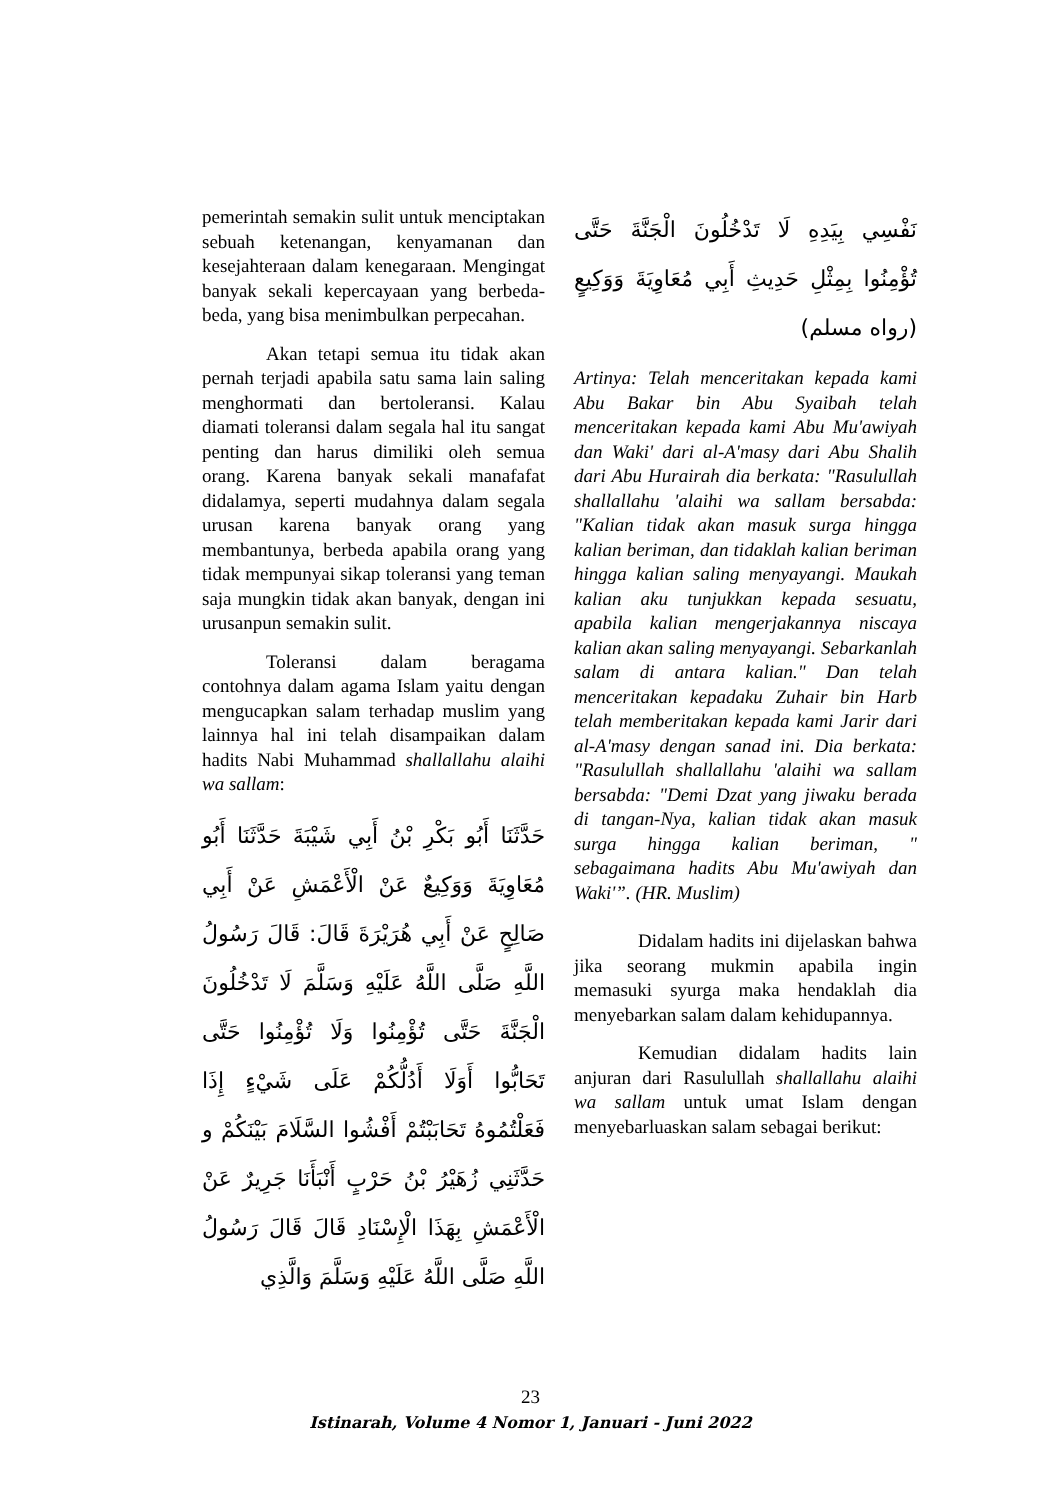pemerintah semakin sulit untuk menciptakan sebuah ketenangan, kenyamanan dan kesejahteraan dalam kenegaraan. Mengingat banyak sekali kepercayaan yang berbeda-beda, yang bisa menimbulkan perpecahan.
Akan tetapi semua itu tidak akan pernah terjadi apabila satu sama lain saling menghormati dan bertoleransi. Kalau diamati toleransi dalam segala hal itu sangat penting dan harus dimiliki oleh semua orang. Karena banyak sekali manafafat didalamya, seperti mudahnya dalam segala urusan karena banyak orang yang membantunya, berbeda apabila orang yang tidak mempunyai sikap toleransi yang teman saja mungkin tidak akan banyak, dengan ini urusanpun semakin sulit.
Toleransi dalam beragama contohnya dalam agama Islam yaitu dengan mengucapkan salam terhadap muslim yang lainnya hal ini telah disampaikan dalam hadits Nabi Muhammad shallallahu alaihi wa sallam:
حَدَّثَنَا أَبُو بَكْرِ بْنُ أَبِي شَيْبَةَ حَدَّثَنَا أَبُو مُعَاوِيَةَ وَوَكِيعٌ عَنْ الْأَعْمَشِ عَنْ أَبِي صَالِحٍ عَنْ أَبِي هُرَيْرَةَ قَالَ: قَالَ رَسُولُ اللَّهِ صَلَّى اللَّهُ عَلَيْهِ وَسَلَّمَ لَا تَدْخُلُونَ الْجَنَّةَ حَتَّى تُؤْمِنُوا وَلَا تُؤْمِنُوا حَتَّى تَحَابُّوا أَوَلَا أَدُلُّكُمْ عَلَى شَيْءٍ إِذَا فَعَلْتُمُوهُ تَحَابَبْتُمْ أَفْشُوا السَّلَامَ بَيْنَكُمْ و حَدَّثَنِي زُهَيْرُ بْنُ حَرْبٍ أَنْبَأَنَا جَرِيرٌ عَنْ الْأَعْمَشِ بِهَذَا الْإِسْنَادِ قَالَ قَالَ رَسُولُ اللَّهِ صَلَّى اللَّهُ عَلَيْهِ وَسَلَّمَ وَالَّذِي
نَفْسِي بِيَدِهِ لَا تَدْخُلُونَ الْجَنَّةَ حَتَّى تُؤْمِنُوا بِمِثْلِ حَدِيثِ أَبِي مُعَاوِيَةَ وَوَكِيعٍ (رواه مسلم)
Artinya: Telah menceritakan kepada kami Abu Bakar bin Abu Syaibah telah menceritakan kepada kami Abu Mu'awiyah dan Waki' dari al-A'masy dari Abu Shalih dari Abu Hurairah dia berkata: "Rasulullah shallallahu 'alaihi wa sallam bersabda: "Kalian tidak akan masuk surga hingga kalian beriman, dan tidaklah kalian beriman hingga kalian saling menyayangi. Maukah kalian aku tunjukkan kepada sesuatu, apabila kalian mengerjakannya niscaya kalian akan saling menyayangi. Sebarkanlah salam di antara kalian." Dan telah menceritakan kepadaku Zuhair bin Harb telah memberitakan kepada kami Jarir dari al-A'masy dengan sanad ini. Dia berkata: "Rasulullah shallallahu 'alaihi wa sallam bersabda: "Demi Dzat yang jiwaku berada di tangan-Nya, kalian tidak akan masuk surga hingga kalian beriman, " sebagaimana hadits Abu Mu'awiyah dan Waki'”. (HR. Muslim)
Didalam hadits ini dijelaskan bahwa jika seorang mukmin apabila ingin memasuki syurga maka hendaklah dia menyebarkan salam dalam kehidupannya.
Kemudian didalam hadits lain anjuran dari Rasulullah shallallahu alaihi wa sallam untuk umat Islam dengan menyebarluaskan salam sebagai berikut:
23
Istinarah, Volume 4 Nomor 1, Januari - Juni 2022